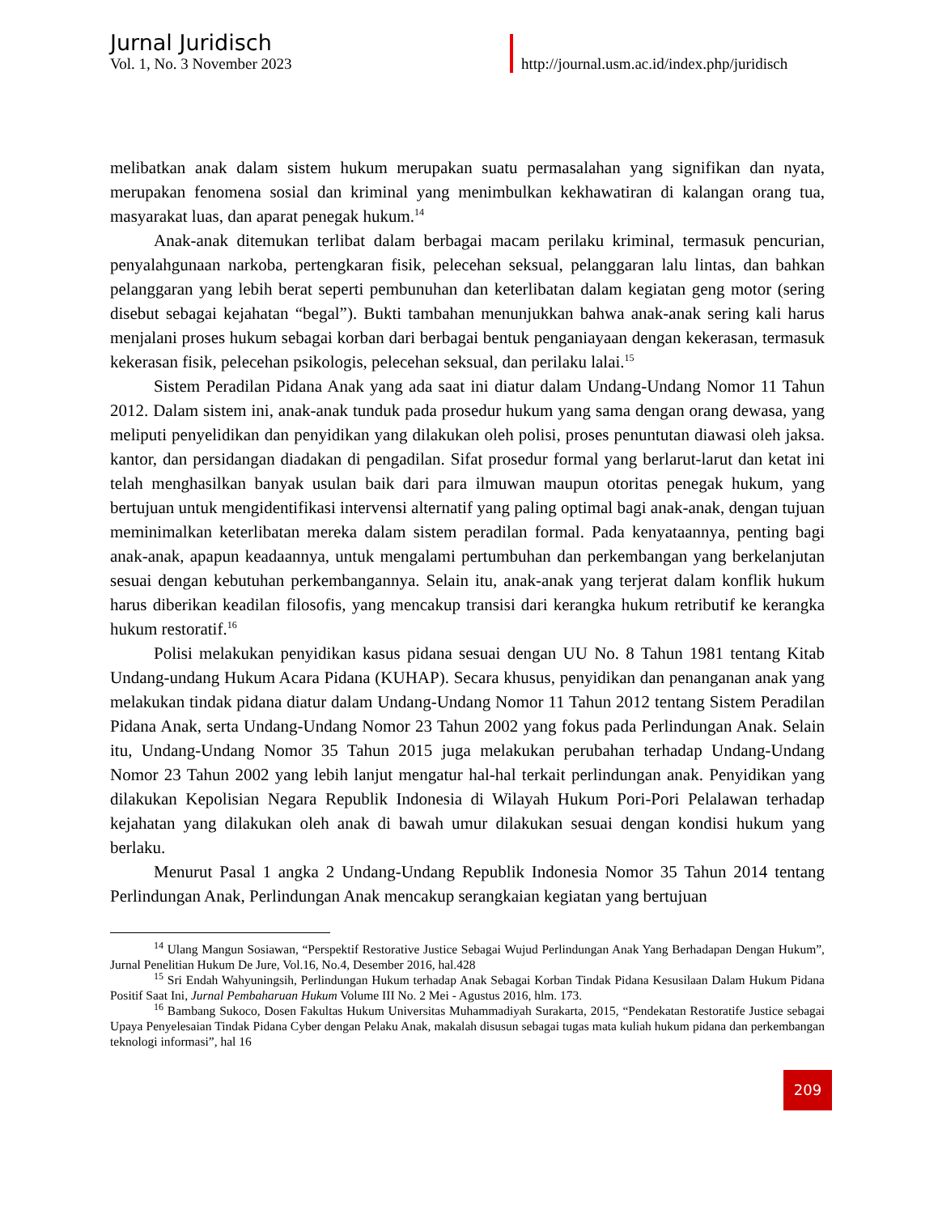Jurnal Juridisch
Vol. 1, No. 3 November 2023
http://journal.usm.ac.id/index.php/juridisch
melibatkan anak dalam sistem hukum merupakan suatu permasalahan yang signifikan dan nyata, merupakan fenomena sosial dan kriminal yang menimbulkan kekhawatiran di kalangan orang tua, masyarakat luas, dan aparat penegak hukum.<sup>14</sup>
Anak-anak ditemukan terlibat dalam berbagai macam perilaku kriminal, termasuk pencurian, penyalahgunaan narkoba, pertengkaran fisik, pelecehan seksual, pelanggaran lalu lintas, dan bahkan pelanggaran yang lebih berat seperti pembunuhan dan keterlibatan dalam kegiatan geng motor (sering disebut sebagai kejahatan “begal”). Bukti tambahan menunjukkan bahwa anak-anak sering kali harus menjalani proses hukum sebagai korban dari berbagai bentuk penganiayaan dengan kekerasan, termasuk kekerasan fisik, pelecehan psikologis, pelecehan seksual, dan perilaku lalai.<sup>15</sup>
Sistem Peradilan Pidana Anak yang ada saat ini diatur dalam Undang-Undang Nomor 11 Tahun 2012. Dalam sistem ini, anak-anak tunduk pada prosedur hukum yang sama dengan orang dewasa, yang meliputi penyelidikan dan penyidikan yang dilakukan oleh polisi, proses penuntutan diawasi oleh jaksa. kantor, dan persidangan diadakan di pengadilan. Sifat prosedur formal yang berlarut-larut dan ketat ini telah menghasilkan banyak usulan baik dari para ilmuwan maupun otoritas penegak hukum, yang bertujuan untuk mengidentifikasi intervensi alternatif yang paling optimal bagi anak-anak, dengan tujuan meminimalkan keterlibatan mereka dalam sistem peradilan formal. Pada kenyataannya, penting bagi anak-anak, apapun keadaannya, untuk mengalami pertumbuhan dan perkembangan yang berkelanjutan sesuai dengan kebutuhan perkembangannya. Selain itu, anak-anak yang terjerat dalam konflik hukum harus diberikan keadilan filosofis, yang mencakup transisi dari kerangka hukum retributif ke kerangka hukum restoratif.<sup>16</sup>
Polisi melakukan penyidikan kasus pidana sesuai dengan UU No. 8 Tahun 1981 tentang Kitab Undang-undang Hukum Acara Pidana (KUHAP). Secara khusus, penyidikan dan penanganan anak yang melakukan tindak pidana diatur dalam Undang-Undang Nomor 11 Tahun 2012 tentang Sistem Peradilan Pidana Anak, serta Undang-Undang Nomor 23 Tahun 2002 yang fokus pada Perlindungan Anak. Selain itu, Undang-Undang Nomor 35 Tahun 2015 juga melakukan perubahan terhadap Undang-Undang Nomor 23 Tahun 2002 yang lebih lanjut mengatur hal-hal terkait perlindungan anak. Penyidikan yang dilakukan Kepolisian Negara Republik Indonesia di Wilayah Hukum Pori-Pori Pelalawan terhadap kejahatan yang dilakukan oleh anak di bawah umur dilakukan sesuai dengan kondisi hukum yang berlaku.
Menurut Pasal 1 angka 2 Undang-Undang Republik Indonesia Nomor 35 Tahun 2014 tentang Perlindungan Anak, Perlindungan Anak mencakup serangkaian kegiatan yang bertujuan
<sup>14</sup> Ulang Mangun Sosiawan, “Perspektif Restorative Justice Sebagai Wujud Perlindungan Anak Yang Berhadapan Dengan Hukum”, Jurnal Penelitian Hukum De Jure, Vol.16, No.4, Desember 2016, hal.428
<sup>15</sup> Sri Endah Wahyuningsih, Perlindungan Hukum terhadap Anak Sebagai Korban Tindak Pidana Kesusilaan Dalam Hukum Pidana Positif Saat Ini, Jurnal Pembaharuan Hukum Volume III No. 2 Mei - Agustus 2016, hlm. 173.
<sup>16</sup> Bambang Sukoco, Dosen Fakultas Hukum Universitas Muhammadiyah Surakarta, 2015, “Pendekatan Restoratife Justice sebagai Upaya Penyelesaian Tindak Pidana Cyber dengan Pelaku Anak, makalah disusun sebagai tugas mata kuliah hukum pidana dan perkembangan teknologi informasi”, hal 16
209